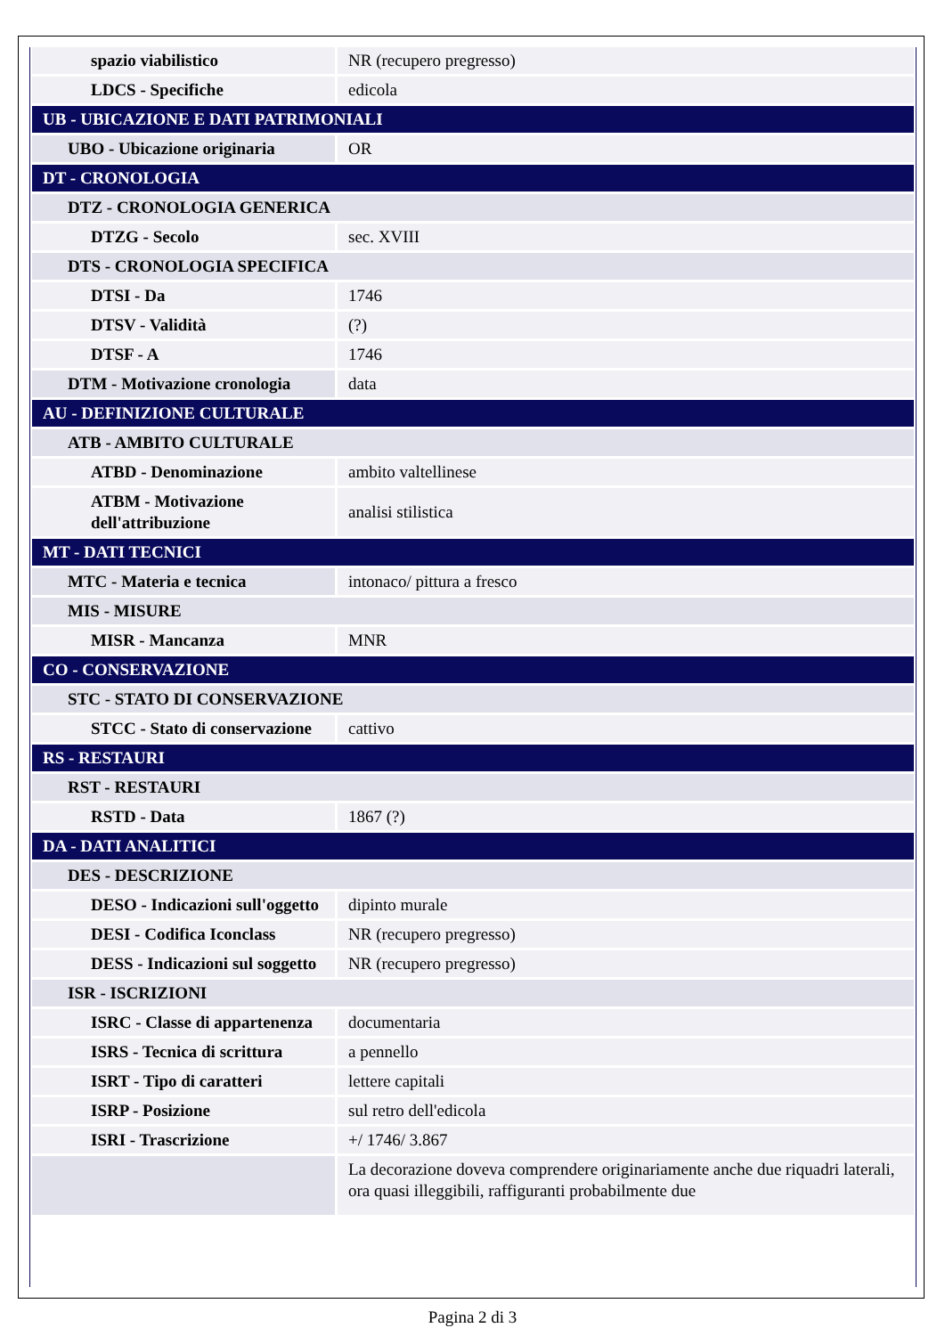| spazio viabilistico | NR (recupero pregresso) |
| LDCS - Specifiche | edicola |
| UB - UBICAZIONE E DATI PATRIMONIALI | |
| UBO - Ubicazione originaria | OR |
| DT - CRONOLOGIA | |
| DTZ - CRONOLOGIA GENERICA | |
| DTZG - Secolo | sec. XVIII |
| DTS - CRONOLOGIA SPECIFICA | |
| DTSI - Da | 1746 |
| DTSV - Validità | (?) |
| DTSF - A | 1746 |
| DTM - Motivazione cronologia | data |
| AU - DEFINIZIONE CULTURALE | |
| ATB - AMBITO CULTURALE | |
| ATBD - Denominazione | ambito valtellinese |
| ATBM - Motivazione dell'attribuzione | analisi stilistica |
| MT - DATI TECNICI | |
| MTC - Materia e tecnica | intonaco/ pittura a fresco |
| MIS - MISURE | |
| MISR - Mancanza | MNR |
| CO - CONSERVAZIONE | |
| STC - STATO DI CONSERVAZIONE | |
| STCC - Stato di conservazione | cattivo |
| RS - RESTAURI | |
| RST - RESTAURI | |
| RSTD - Data | 1867 (?) |
| DA - DATI ANALITICI | |
| DES - DESCRIZIONE | |
| DESO - Indicazioni sull'oggetto | dipinto murale |
| DESI - Codifica Iconclass | NR (recupero pregresso) |
| DESS - Indicazioni sul soggetto | NR (recupero pregresso) |
| ISR - ISCRIZIONI | |
| ISRC - Classe di appartenenza | documentaria |
| ISRS - Tecnica di scrittura | a pennello |
| ISRT - Tipo di caratteri | lettere capitali |
| ISRP - Posizione | sul retro dell'edicola |
| ISRI - Trascrizione | +/ 1746/ 3.867 |
| | La decorazione doveva comprendere originariamente anche due riquadri laterali, ora quasi illeggibili, raffiguranti probabilmente due |
Pagina 2 di 3